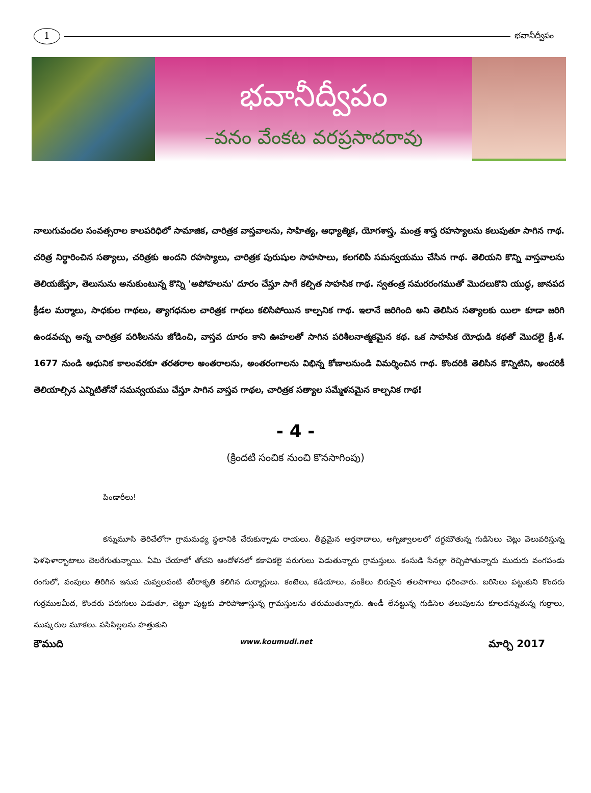1
భవానీద్వీపం
భవానీద్వీపం
–వనం వేంకట వరప్రసాదరావు
నాలుగువందల సంవత్సరాల కాలపరిధిలో సామాజిక, చారిత్రక వాస్తవాలను, సాహిత్య, ఆధ్యాత్మిక, యోగశాస్త్ర, మంత్ర శాస్త్ర రహస్యాలను కలుపుతూ సాగిన గాథ. చరిత్ర నిర్ధారించిన సత్యాలు, చరిత్రకు అందని రహస్యాలు, చారిత్రక పురుషుల సాహసాలు, కలగలిపి సమన్వయము చేసిన గాథ. తెలియని కొన్ని వాస్తవాలను తెలియజేస్తూ, తెలుసును అనుకుంటున్న కొన్ని 'అపోహలను' దూరం చేస్తూ సాగే కల్పిత సాహసిక గాథ. స్వతంత్ర సమరరంగముతో మొదలుకొని యుద్ధ, జానపద క్రీడల మర్మాలు, సాధకుల గాథలు, త్యాగధనుల చారిత్రక గాథలు కలిసిపోయిన కాల్పనిక గాథ. ఇలానే జరిగింది అని తెలిసిన సత్యాలకు యిలా కూడా జరిగి ఉండవచ్చు అన్న చారిత్రక పరిశీలనను జోడించి, వాస్తవ దూరం కాని ఊహలతో సాగిన పరిశీలనాత్మకమైన కథ. ఒక సాహసిక యోధుడి కథతో మొదలై క్రీ.శ. 1677 నుండి ఆధునిక కాలంవరకూ తరతరాల అంతరాలను, అంతరంగాలను విభిన్న కోణాలనుండి విమర్శించిన గాథ. కొందరికి తెలిసిన కొన్నిటిని, అందరికీ తెలియాల్సిన ఎన్నిటితోనో సమన్వయము చేస్తూ సాగిన వాస్తవ గాథల, చారిత్రక సత్యాల సమ్మేళనమైన కాల్పనిక గాథ!
- 4 -
(క్రిందటి సంచిక నుంచి కొనసాగింపు)
పిండారీలు!
కన్నుమూసి తెరిచేలోగా గ్రామమధ్య స్థలానికి చేరుకున్నాడు రాయలు. తీవ్రమైన ఆర్తనాదాలు, అగ్నిజ్వాలలలో దగ్ధమౌతున్న గుడిసెలు చెట్లు వెలువరిస్తున్న ఫెళఫెళార్భాటాలు చెలరేగుతున్నాయి. ఏమి చేయాలో తోచని ఆందోళనలో కకావికలై పరుగులు పెడుతున్నారు గ్రామస్తులు. కంసుడి సేనల్లా రెచ్చిపోతున్నారు ముదురు వంగపండు రంగులో, వంపులు తిరిగిన ఇనుప చువ్వలవంటి శరీరాకృతి కలిగిన దుర్మార్గులు. కంటెలు, కడియాలు, వంకీలు బిరుసైన తలపాగాలు ధరించారు. బరిసెలు పట్టుకుని కొందరు గుర్రములమీద, కొందరు పరుగులు పెడుతూ, చెట్టూ పుట్టకు పారిపోజూస్తున్న గ్రామస్తులను తరుముతున్నారు. ఉండీ లేనట్టున్న గుడిసెల తలుపులను కూలదన్నుతున్న గుర్రాలు, ముష్కరుల మూకలు. పసిపిల్లలను హత్తుకుని
కౌముది www.koumudi.net మార్చి 2017